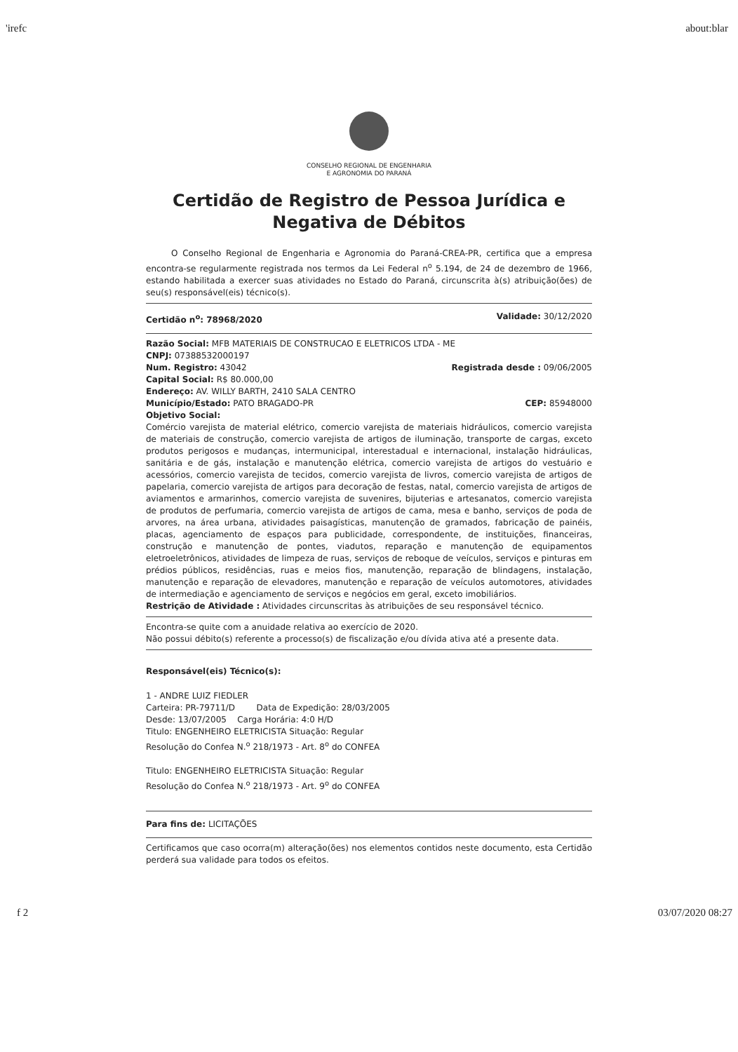'irefc about:blar
CONSELHO REGIONAL DE ENGENHARIA
E AGRONOMIA DO PARANÁ
Certidão de Registro de Pessoa Jurídica e
Negativa de Débitos
O Conselho Regional de Engenharia e Agronomia do Paraná-CREA-PR, certifica que a empresa encontra-se regularmente registrada nos termos da Lei Federal n<sup>o</sup> 5.194, de 24 de dezembro de 1966, estando habilitada a exercer suas atividades no Estado do Paraná, circunscrita à(s) atribuição(ões) de seu(s) responsável(eis) técnico(s).
Certidão n<sup>o</sup>: 78968/2020 Validade: 30/12/2020
Razão Social: MFB MATERIAIS DE CONSTRUCAO E ELETRICOS LTDA - ME
CNPJ: 07388532000197
Num. Registro: 43042 Registrada desde : 09/06/2005
Capital Social: R$ 80.000,00
Endereço: AV. WILLY BARTH, 2410 SALA CENTRO
Município/Estado: PATO BRAGADO-PR CEP: 85948000
Objetivo Social:
Comércio varejista de material elétrico, comercio varejista de materiais hidráulicos, comercio varejista de materiais de construção, comercio varejista de artigos de iluminação, transporte de cargas, exceto produtos perigosos e mudanças, intermunicipal, interestadual e internacional, instalação hidráulicas, sanitária e de gás, instalação e manutenção elétrica, comercio varejista de artigos do vestuário e acessórios, comercio varejista de tecidos, comercio varejista de livros, comercio varejista de artigos de papelaria, comercio varejista de artigos para decoração de festas, natal, comercio varejista de artigos de aviamentos e armarinhos, comercio varejista de suvenires, bijuterias e artesanatos, comercio varejista de produtos de perfumaria, comercio varejista de artigos de cama, mesa e banho, serviços de poda de arvores, na área urbana, atividades paisagísticas, manutenção de gramados, fabricação de painéis, placas, agenciamento de espaços para publicidade, correspondente, de instituições, financeiras, construção e manutenção de pontes, viadutos, reparação e manutenção de equipamentos eletroeletrônicos, atividades de limpeza de ruas, serviços de reboque de veículos, serviços e pinturas em prédios públicos, residências, ruas e meios fios, manutenção, reparação de blindagens, instalação, manutenção e reparação de elevadores, manutenção e reparação de veículos automotores, atividades de intermediação e agenciamento de serviços e negócios em geral, exceto imobiliários.
Restrição de Atividade : Atividades circunscritas às atribuições de seu responsável técnico.
Encontra-se quite com a anuidade relativa ao exercício de 2020.
Não possui débito(s) referente a processo(s) de fiscalização e/ou dívida ativa até a presente data.
Responsável(eis) Técnico(s):
1 - ANDRE LUIZ FIEDLER
Carteira: PR-79711/D Data de Expedição: 28/03/2005
Desde: 13/07/2005 Carga Horária: 4:0 H/D
Titulo: ENGENHEIRO ELETRICISTA Situação: Regular
Resolução do Confea N.<sup>o</sup> 218/1973 - Art. 8<sup>o</sup> do CONFEA
Titulo: ENGENHEIRO ELETRICISTA Situação: Regular
Resolução do Confea N.<sup>o</sup> 218/1973 - Art. 9<sup>o</sup> do CONFEA
Para fins de: LICITAÇÕES
Certificamos que caso ocorra(m) alteração(ões) nos elementos contidos neste documento, esta Certidão perderá sua validade para todos os efeitos.
f 2 03/07/2020 08:27